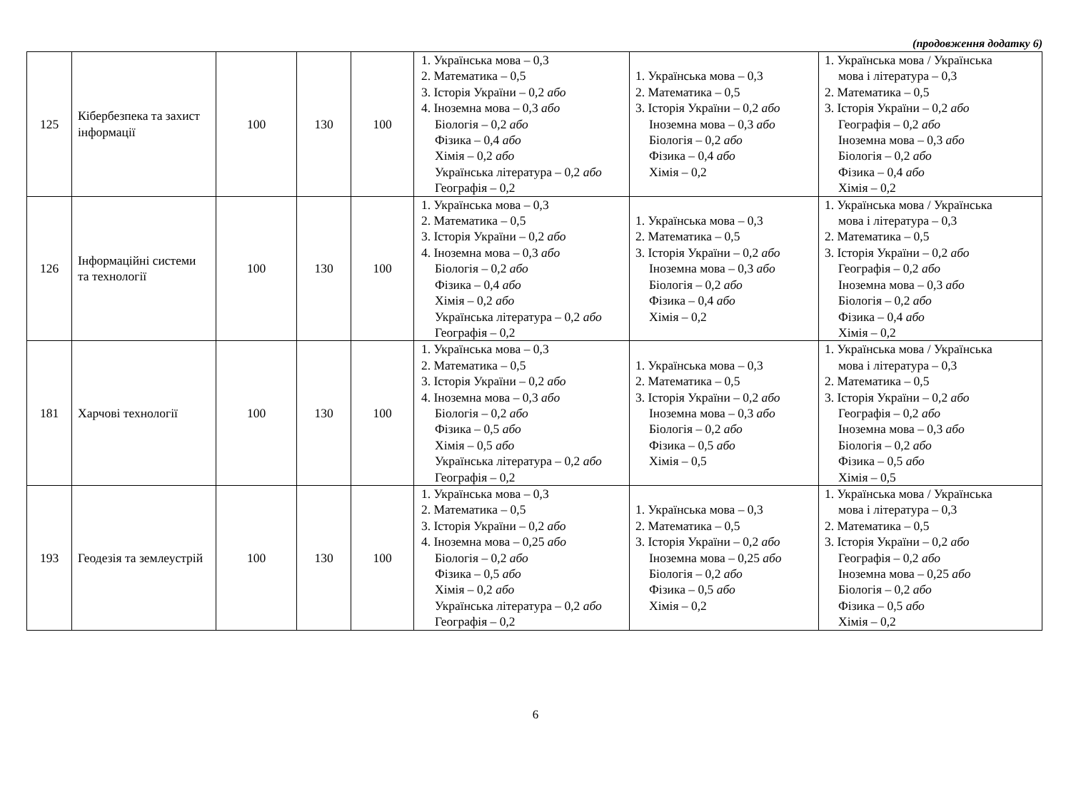(продовження додатку 6)
| 125 | Кібербезпека та захист інформації | 100 | 130 | 100 | 1. Українська мова – 0,3 2. Математика – 0,5 3. Історія України – 0,2 або 4. Іноземна мова – 0,3 або Біологія – 0,2 або Фізика – 0,4 або Хімія – 0,2 або Українська література – 0,2 або Географія – 0,2 | 1. Українська мова – 0,3 2. Математика – 0,5 3. Історія України – 0,2 або Іноземна мова – 0,3 або Біологія – 0,2 або Фізика – 0,4 або Хімія – 0,2 | 1. Українська мова / Українська мова і література – 0,3 2. Математика – 0,5 3. Історія України – 0,2 або Географія – 0,2 або Іноземна мова – 0,3 або Біологія – 0,2 або Фізика – 0,4 або Хімія – 0,2 |
| 126 | Інформаційні системи та технології | 100 | 130 | 100 | 1. Українська мова – 0,3 2. Математика – 0,5 3. Історія України – 0,2 або 4. Іноземна мова – 0,3 або Біологія – 0,2 або Фізика – 0,4 або Хімія – 0,2 або Українська література – 0,2 або Географія – 0,2 | 1. Українська мова – 0,3 2. Математика – 0,5 3. Історія України – 0,2 або Іноземна мова – 0,3 або Біологія – 0,2 або Фізика – 0,4 або Хімія – 0,2 | 1. Українська мова / Українська мова і література – 0,3 2. Математика – 0,5 3. Історія України – 0,2 або Географія – 0,2 або Іноземна мова – 0,3 або Біологія – 0,2 або Фізика – 0,4 або Хімія – 0,2 |
| 181 | Харчові технології | 100 | 130 | 100 | 1. Українська мова – 0,3 2. Математика – 0,5 3. Історія України – 0,2 або 4. Іноземна мова – 0,3 або Біологія – 0,2 або Фізика – 0,5 або Хімія – 0,5 або Українська література – 0,2 або Географія – 0,2 | 1. Українська мова – 0,3 2. Математика – 0,5 3. Історія України – 0,2 або Іноземна мова – 0,3 або Біологія – 0,2 або Фізика – 0,5 або Хімія – 0,5 | 1. Українська мова / Українська мова і література – 0,3 2. Математика – 0,5 3. Історія України – 0,2 або Географія – 0,2 або Іноземна мова – 0,3 або Біологія – 0,2 або Фізика – 0,5 або Хімія – 0,5 |
| 193 | Геодезія та землеустрій | 100 | 130 | 100 | 1. Українська мова – 0,3 2. Математика – 0,5 3. Історія України – 0,2 або 4. Іноземна мова – 0,25 або Біологія – 0,2 або Фізика – 0,5 або Хімія – 0,2 або Українська література – 0,2 або Географія – 0,2 | 1. Українська мова – 0,3 2. Математика – 0,5 3. Історія України – 0,2 або Іноземна мова – 0,25 або Біологія – 0,2 або Фізика – 0,5 або Хімія – 0,2 | 1. Українська мова / Українська мова і література – 0,3 2. Математика – 0,5 3. Історія України – 0,2 або Географія – 0,2 або Іноземна мова – 0,25 або Біологія – 0,2 або Фізика – 0,5 або Хімія – 0,2 |
6